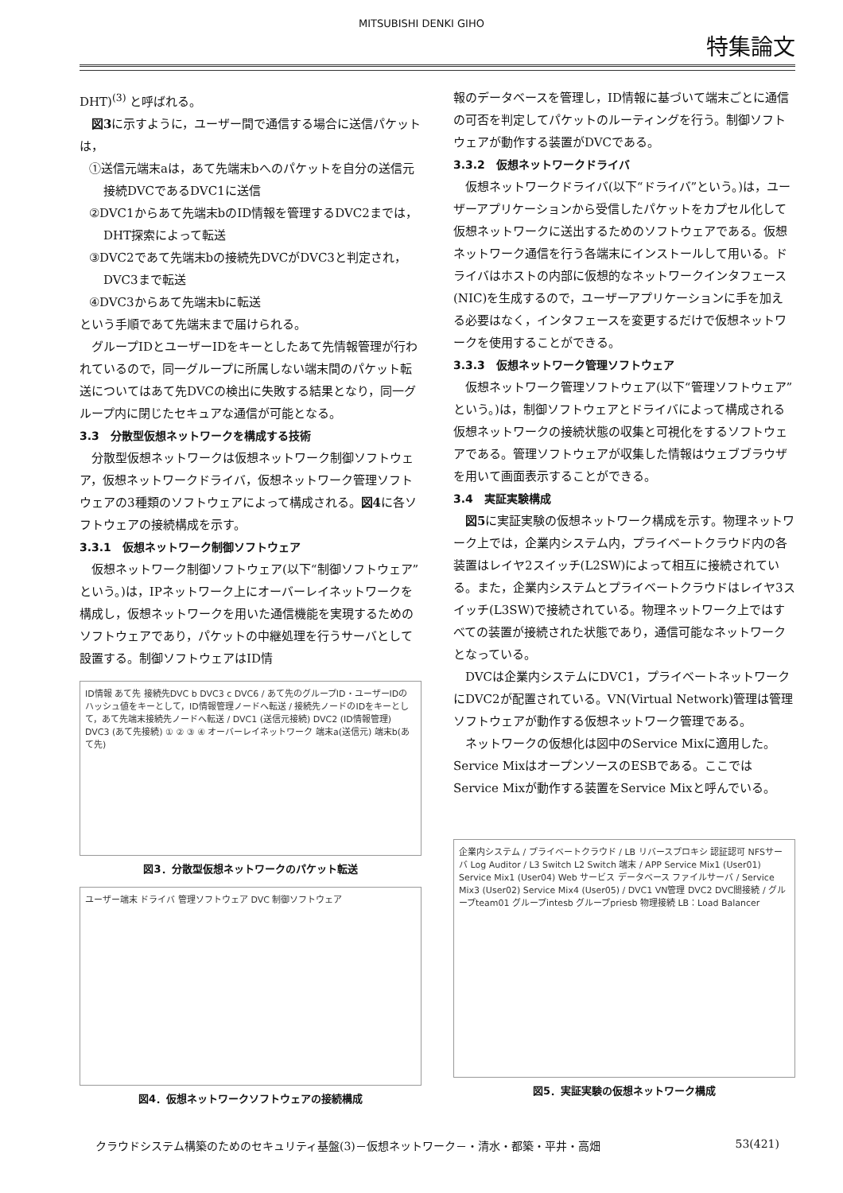MITSUBISHI DENKI GIHO
特集論文
DHT)<sup>(3)</sup> と呼ばれる。
図3に示すように，ユーザー間で通信する場合に送信パケットは，
①送信元端末aは，あて先端末bへのパケットを自分の送信元接続DVCであるDVC1に送信
②DVC1からあて先端末bのID情報を管理するDVC2までは，DHT探索によって転送
③DVC2であて先端末bの接続先DVCがDVC3と判定され，DVC3まで転送
④DVC3からあて先端末bに転送
という手順であて先端末まで届けられる。
グループIDとユーザーIDをキーとしたあて先情報管理が行われているので，同一グループに所属しない端末間のパケット転送についてはあて先DVCの検出に失敗する結果となり，同一グループ内に閉じたセキュアな通信が可能となる。
3.3　分散型仮想ネットワークを構成する技術
分散型仮想ネットワークは仮想ネットワーク制御ソフトウェア，仮想ネットワークドライバ，仮想ネットワーク管理ソフトウェアの3種類のソフトウェアによって構成される。図4に各ソフトウェアの接続構成を示す。
3.3.1　仮想ネットワーク制御ソフトウェア
仮想ネットワーク制御ソフトウェア(以下“制御ソフトウェア”という。)は，IPネットワーク上にオーバーレイネットワークを構成し，仮想ネットワークを用いた通信機能を実現するためのソフトウェアであり，パケットの中継処理を行うサーバとして設置する。制御ソフトウェアはID情
ID情報 あて先 接続先DVC b DVC3 c DVC6 / あて先のグループID・ユーザーIDのハッシュ値をキーとして，ID情報管理ノードへ転送 / 接続先ノードのIDをキーとして，あて先端末接続先ノードへ転送 / DVC1 (送信元接続) DVC2 (ID情報管理) DVC3 (あて先接続) ① ② ③ ④ オーバーレイネットワーク 端末a(送信元) 端末b(あて先)
図3．分散型仮想ネットワークのパケット転送
ユーザー端末 ドライバ 管理ソフトウェア DVC 制御ソフトウェア
図4．仮想ネットワークソフトウェアの接続構成
報のデータベースを管理し，ID情報に基づいて端末ごとに通信の可否を判定してパケットのルーティングを行う。制御ソフトウェアが動作する装置がDVCである。
3.3.2　仮想ネットワークドライバ
仮想ネットワークドライバ(以下“ドライバ”という。)は，ユーザーアプリケーションから受信したパケットをカプセル化して仮想ネットワークに送出するためのソフトウェアである。仮想ネットワーク通信を行う各端末にインストールして用いる。ドライバはホストの内部に仮想的なネットワークインタフェース(NIC)を生成するので，ユーザーアプリケーションに手を加える必要はなく，インタフェースを変更するだけで仮想ネットワークを使用することができる。
3.3.3　仮想ネットワーク管理ソフトウェア
仮想ネットワーク管理ソフトウェア(以下“管理ソフトウェア”という。)は，制御ソフトウェアとドライバによって構成される仮想ネットワークの接続状態の収集と可視化をするソフトウェアである。管理ソフトウェアが収集した情報はウェブブラウザを用いて画面表示することができる。
3.4　実証実験構成
図5に実証実験の仮想ネットワーク構成を示す。物理ネットワーク上では，企業内システム内，プライベートクラウド内の各装置はレイヤ2スイッチ(L2SW)によって相互に接続されている。また，企業内システムとプライベートクラウドはレイヤ3スイッチ(L3SW)で接続されている。物理ネットワーク上ではすべての装置が接続された状態であり，通信可能なネットワークとなっている。
DVCは企業内システムにDVC1，プライベートネットワークにDVC2が配置されている。VN(Virtual Network)管理は管理ソフトウェアが動作する仮想ネットワーク管理である。
ネットワークの仮想化は図中のService Mixに適用した。Service MixはオープンソースのESBである。ここではService Mixが動作する装置をService Mixと呼んでいる。
企業内システム / プライベートクラウド / LB リバースプロキシ 認証認可 NFSサーバ Log Auditor / L3 Switch L2 Switch 端末 / APP Service Mix1 (User01) Service Mix1 (User04) Web サービス データベース ファイルサーバ / Service Mix3 (User02) Service Mix4 (User05) / DVC1 VN管理 DVC2 DVC間接続 / グループteam01 グループintesb グループpriesb 物理接続 LB：Load Balancer
図5．実証実験の仮想ネットワーク構成
クラウドシステム構築のためのセキュリティ基盤(3)－仮想ネットワーク－・清水・都築・平井・高畑 53(421)